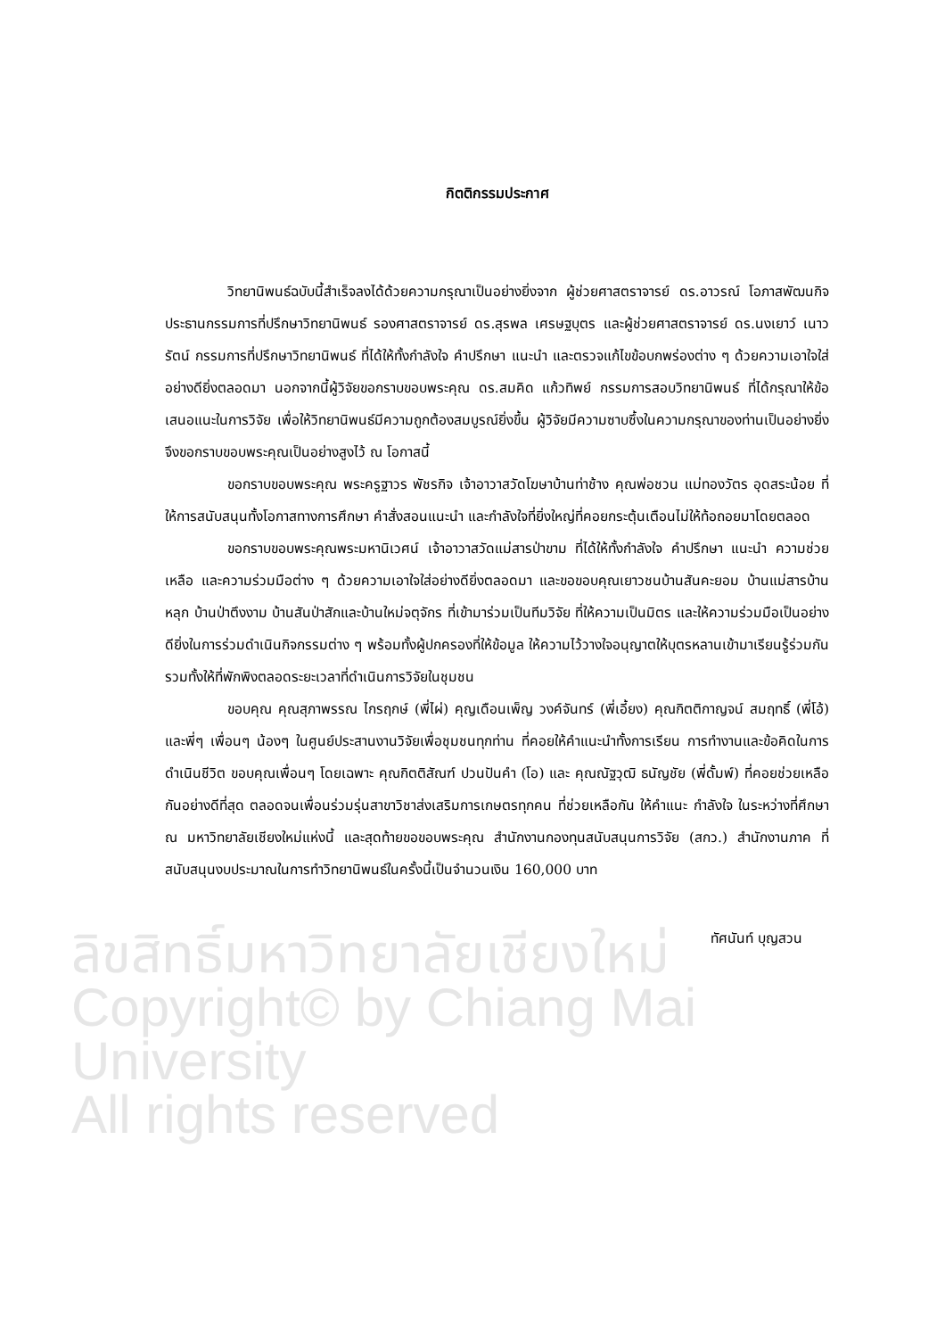ลิขสิทธิ์มหาวิทยาลัยเชียงใหม่
Copyright© by Chiang Mai University
All rights reserved
กิตติกรรมประกาศ
วิทยานิพนธ์ฉบับนี้สำเร็จลงได้ด้วยความกรุณาเป็นอย่างยิ่งจาก ผู้ช่วยศาสตราจารย์ ดร.อาวรณ์ โอภาสพัฒนกิจ ประธานกรรมการที่ปรึกษาวิทยานิพนธ์ รองศาสตราจารย์ ดร.สุรพล เศรษฐบุตร และผู้ช่วยศาสตราจารย์ ดร.นงเยาว์ เนาวรัตน์ กรรมการที่ปรึกษาวิทยานิพนธ์ ที่ได้ให้ทั้งกำลังใจ คำปรึกษา แนะนำ และตรวจแก้ไขข้อบกพร่องต่าง ๆ ด้วยความเอาใจใส่อย่างดียิ่งตลอดมา นอกจากนี้ผู้วิจัยขอกราบขอบพระคุณ ดร.สมคิด แก้วทิพย์ กรรมการสอบวิทยานิพนธ์ ที่ได้กรุณาให้ข้อเสนอแนะในการวิจัย เพื่อให้วิทยานิพนธ์มีความถูกต้องสมบูรณ์ยิ่งขึ้น ผู้วิจัยมีความซาบซึ้งในความกรุณาของท่านเป็นอย่างยิ่ง จึงขอกราบขอบพระคุณเป็นอย่างสูงไว้ ณ โอกาสนี้
ขอกราบขอบพระคุณ พระครูฐาวร พัชรกิจ เจ้าอาวาสวัดโฆษาบ้านท่าช้าง คุณพ่อชวน แม่ทองวัตร อุดสระน้อย ที่ให้การสนับสนุนทั้งโอกาสทางการศึกษา คำสั่งสอนแนะนำ และกำลังใจที่ยิ่งใหญ่ที่คอยกระตุ้นเตือนไม่ให้ท้อถอยมาโดยตลอด
ขอกราบขอบพระคุณพระมหานิเวศน์ เจ้าอาวาสวัดแม่สารป่าขาม ที่ได้ให้ทั้งกำลังใจ คำปรึกษา แนะนำ ความช่วยเหลือ และความร่วมมือต่าง ๆ ด้วยความเอาใจใส่อย่างดียิ่งตลอดมา และขอขอบคุณเยาวชนบ้านสันคะยอม บ้านแม่สารบ้านหลุก บ้านป่าตึงงาม บ้านสันป่าสักและบ้านใหม่จตุจักร ที่เข้ามาร่วมเป็นทีมวิจัย ที่ให้ความเป็นมิตร และให้ความร่วมมือเป็นอย่างดียิ่งในการร่วมดำเนินกิจกรรมต่าง ๆ พร้อมทั้งผู้ปกครองที่ให้ข้อมูล ให้ความไว้วางใจอนุญาตให้บุตรหลานเข้ามาเรียนรู้ร่วมกัน รวมทั้งให้ที่พักพิงตลอดระยะเวลาที่ดำเนินการวิจัยในชุมชน
ขอบคุณ คุณสุภาพรรณ ไกรฤกษ์ (พี่ไผ่) คุญเดือนเพ็ญ วงค์จันทร์ (พี่เอี้ยง) คุณกิตติกาญจน์ สมฤทธิ์ (พี่โอ้) และพี่ๆ เพื่อนๆ น้องๆ ในศูนย์ประสานงานวิจัยเพื่อชุมชนทุกท่าน ที่คอยให้คำแนะนำทั้งการเรียน การทำงานและข้อคิดในการดำเนินชีวิต ขอบคุณเพื่อนๆ โดยเฉพาะ คุณกิตติสัณฑ์ ปวนปันคำ (โอ) และ คุณณัฐวุฒิ ธนัญชัย (พี่ดั้มพ์) ที่คอยช่วยเหลือกันอย่างดีที่สุด ตลอดจนเพื่อนร่วมรุ่นสาขาวิชาส่งเสริมการเกษตรทุกคน ที่ช่วยเหลือกัน ให้คำแนะ กำลังใจ ในระหว่างที่ศึกษา ณ มหาวิทยาลัยเชียงใหม่แห่งนี้ และสุดท้ายขอขอบพระคุณ สำนักงานกองทุนสนับสนุนการวิจัย (สกว.) สำนักงานภาค ที่สนับสนุนงบประมาณในการทำวิทยานิพนธ์ในครั้งนี้เป็นจำนวนเงิน 160,000 บาท
ทัศนันท์ บุญสวน